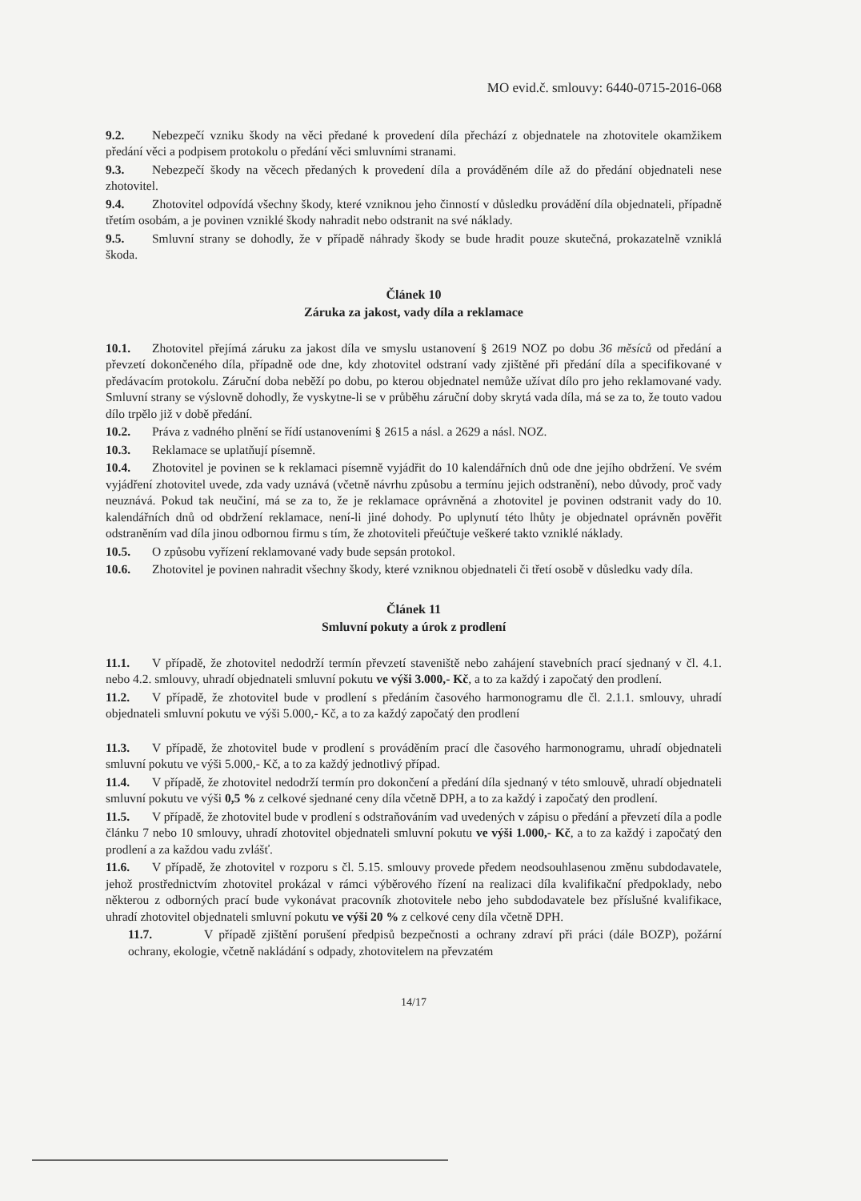MO evid.č. smlouvy: 6440-0715-2016-068
9.2. Nebezpečí vzniku škody na věci předané k provedení díla přechází z objednatele na zhotovitele okamžikem předání věci a podpisem protokolu o předání věci smluvními stranami.
9.3. Nebezpečí škody na věcech předaných k provedení díla a prováděném díle až do předání objednateli nese zhotovitel.
9.4. Zhotovitel odpovídá všechny škody, které vzniknou jeho činností v důsledku provádění díla objednateli, případně třetím osobám, a je povinen vzniklé škody nahradit nebo odstranit na své náklady.
9.5. Smluvní strany se dohodly, že v případě náhrady škody se bude hradit pouze skutečná, prokazatelně vzniklá škoda.
Článek 10
Záruka za jakost, vady díla a reklamace
10.1. Zhotovitel přejímá záruku za jakost díla ve smyslu ustanovení § 2619 NOZ po dobu 36 měsíců od předání a převzetí dokončeného díla, případně ode dne, kdy zhotovitel odstraní vady zjištěné při předání díla a specifikované v předávacím protokolu. Záruční doba neběží po dobu, po kterou objednatel nemůže užívat dílo pro jeho reklamované vady. Smluvní strany se výslovně dohodly, že vyskytne-li se v průběhu záruční doby skrytá vada díla, má se za to, že touto vadou dílo trpělo již v době předání.
10.2. Práva z vadného plnění se řídí ustanoveními § 2615 a násl. a 2629 a násl. NOZ.
10.3. Reklamace se uplatňují písemně.
10.4. Zhotovitel je povinen se k reklamaci písemně vyjádřit do 10 kalendářních dnů ode dne jejího obdržení. Ve svém vyjádření zhotovitel uvede, zda vady uznává (včetně návrhu způsobu a termínu jejich odstranění), nebo důvody, proč vady neuznává. Pokud tak neučiní, má se za to, že je reklamace oprávněná a zhotovitel je povinen odstranit vady do 10. kalendářních dnů od obdržení reklamace, není-li jiné dohody. Po uplynutí této lhůty je objednatel oprávněn pověřit odstraněním vad díla jinou odbornou firmu s tím, že zhotoviteli přeúčtuje veškeré takto vzniklé náklady.
10.5. O způsobu vyřízení reklamované vady bude sepsán protokol.
10.6. Zhotovitel je povinen nahradit všechny škody, které vzniknou objednateli či třetí osobě v důsledku vady díla.
Článek 11
Smluvní pokuty a úrok z prodlení
11.1. V případě, že zhotovitel nedodrží termín převzetí staveniště nebo zahájení stavebních prací sjednaný v čl. 4.1. nebo 4.2. smlouvy, uhradí objednateli smluvní pokutu ve výši 3.000,- Kč, a to za každý i započatý den prodlení.
11.2. V případě, že zhotovitel bude v prodlení s předáním časového harmonogramu dle čl. 2.1.1. smlouvy, uhradí objednateli smluvní pokutu ve výši 5.000,- Kč, a to za každý započatý den prodlení
11.3. V případě, že zhotovitel bude v prodlení s prováděním prací dle časového harmonogramu, uhradí objednateli smluvní pokutu ve výši 5.000,- Kč, a to za každý jednotlivý případ.
11.4. V případě, že zhotovitel nedodrží termín pro dokončení a předání díla sjednaný v této smlouvě, uhradí objednateli smluvní pokutu ve výši 0,5 % z celkové sjednané ceny díla včetně DPH, a to za každý i započatý den prodlení.
11.5. V případě, že zhotovitel bude v prodlení s odstraňováním vad uvedených v zápisu o předání a převzetí díla a podle článku 7 nebo 10 smlouvy, uhradí zhotovitel objednateli smluvní pokutu ve výši 1.000,- Kč, a to za každý i započatý den prodlení a za každou vadu zvlášť.
11.6. V případě, že zhotovitel v rozporu s čl. 5.15. smlouvy provede předem neodsouhlasenou změnu subdodavatele, jehož prostřednictvím zhotovitel prokázal v rámci výběrového řízení na realizaci díla kvalifikační předpoklady, nebo některou z odborných prací bude vykonávat pracovník zhotovitele nebo jeho subdodavatele bez příslušné kvalifikace, uhradí zhotovitel objednateli smluvní pokutu ve výši 20 % z celkové ceny díla včetně DPH.
11.7. V případě zjištění porušení předpisů bezpečnosti a ochrany zdraví při práci (dále BOZP), požární ochrany, ekologie, včetně nakládání s odpady, zhotovitelem na převzatém
14/17